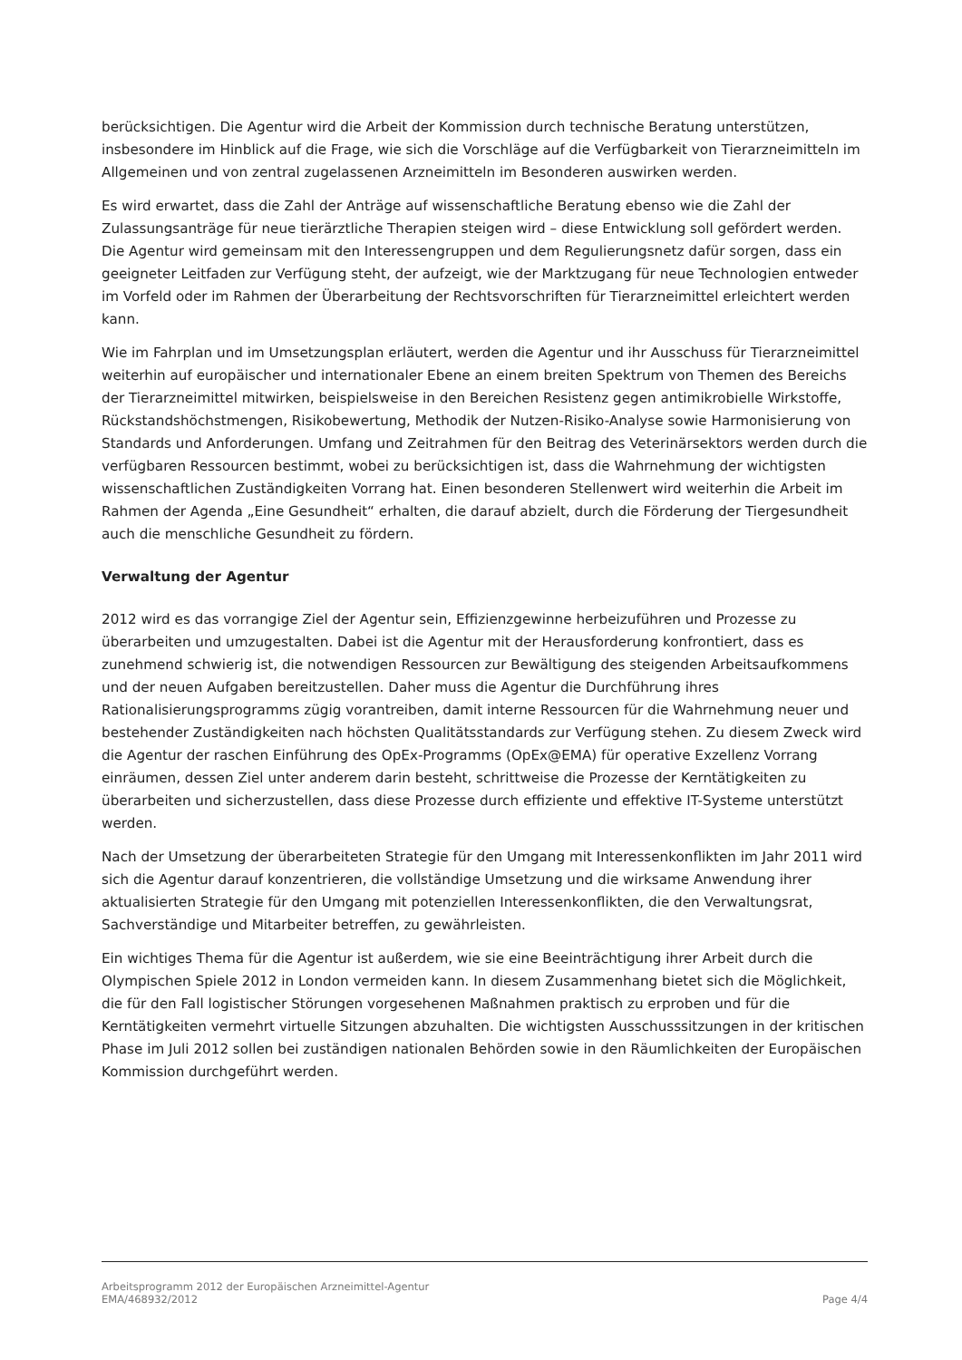berücksichtigen. Die Agentur wird die Arbeit der Kommission durch technische Beratung unterstützen, insbesondere im Hinblick auf die Frage, wie sich die Vorschläge auf die Verfügbarkeit von Tierarzneimitteln im Allgemeinen und von zentral zugelassenen Arzneimitteln im Besonderen auswirken werden.
Es wird erwartet, dass die Zahl der Anträge auf wissenschaftliche Beratung ebenso wie die Zahl der Zulassungsanträge für neue tierärztliche Therapien steigen wird – diese Entwicklung soll gefördert werden. Die Agentur wird gemeinsam mit den Interessengruppen und dem Regulierungsnetz dafür sorgen, dass ein geeigneter Leitfaden zur Verfügung steht, der aufzeigt, wie der Marktzugang für neue Technologien entweder im Vorfeld oder im Rahmen der Überarbeitung der Rechtsvorschriften für Tierarzneimittel erleichtert werden kann.
Wie im Fahrplan und im Umsetzungsplan erläutert, werden die Agentur und ihr Ausschuss für Tierarzneimittel weiterhin auf europäischer und internationaler Ebene an einem breiten Spektrum von Themen des Bereichs der Tierarzneimittel mitwirken, beispielsweise in den Bereichen Resistenz gegen antimikrobielle Wirkstoffe, Rückstandshöchstmengen, Risikobewertung, Methodik der Nutzen-Risiko-Analyse sowie Harmonisierung von Standards und Anforderungen. Umfang und Zeitrahmen für den Beitrag des Veterinärsektors werden durch die verfügbaren Ressourcen bestimmt, wobei zu berücksichtigen ist, dass die Wahrnehmung der wichtigsten wissenschaftlichen Zuständigkeiten Vorrang hat. Einen besonderen Stellenwert wird weiterhin die Arbeit im Rahmen der Agenda „Eine Gesundheit“ erhalten, die darauf abzielt, durch die Förderung der Tiergesundheit auch die menschliche Gesundheit zu fördern.
Verwaltung der Agentur
2012 wird es das vorrangige Ziel der Agentur sein, Effizienzgewinne herbeizuführen und Prozesse zu überarbeiten und umzugestalten. Dabei ist die Agentur mit der Herausforderung konfrontiert, dass es zunehmend schwierig ist, die notwendigen Ressourcen zur Bewältigung des steigenden Arbeitsaufkommens und der neuen Aufgaben bereitzustellen. Daher muss die Agentur die Durchführung ihres Rationalisierungsprogramms zügig vorantreiben, damit interne Ressourcen für die Wahrnehmung neuer und bestehender Zuständigkeiten nach höchsten Qualitätsstandards zur Verfügung stehen. Zu diesem Zweck wird die Agentur der raschen Einführung des OpEx-Programms (OpEx@EMA) für operative Exzellenz Vorrang einräumen, dessen Ziel unter anderem darin besteht, schrittweise die Prozesse der Kerntätigkeiten zu überarbeiten und sicherzustellen, dass diese Prozesse durch effiziente und effektive IT-Systeme unterstützt werden.
Nach der Umsetzung der überarbeiteten Strategie für den Umgang mit Interessenkonflikten im Jahr 2011 wird sich die Agentur darauf konzentrieren, die vollständige Umsetzung und die wirksame Anwendung ihrer aktualisierten Strategie für den Umgang mit potenziellen Interessenkonflikten, die den Verwaltungsrat, Sachverständige und Mitarbeiter betreffen, zu gewährleisten.
Ein wichtiges Thema für die Agentur ist außerdem, wie sie eine Beeinträchtigung ihrer Arbeit durch die Olympischen Spiele 2012 in London vermeiden kann. In diesem Zusammenhang bietet sich die Möglichkeit, die für den Fall logistischer Störungen vorgesehenen Maßnahmen praktisch zu erproben und für die Kerntätigkeiten vermehrt virtuelle Sitzungen abzuhalten. Die wichtigsten Ausschusssitzungen in der kritischen Phase im Juli 2012 sollen bei zuständigen nationalen Behörden sowie in den Räumlichkeiten der Europäischen Kommission durchgeführt werden.
Arbeitsprogramm 2012 der Europäischen Arzneimittel-Agentur
EMA/468932/2012 Page 4/4